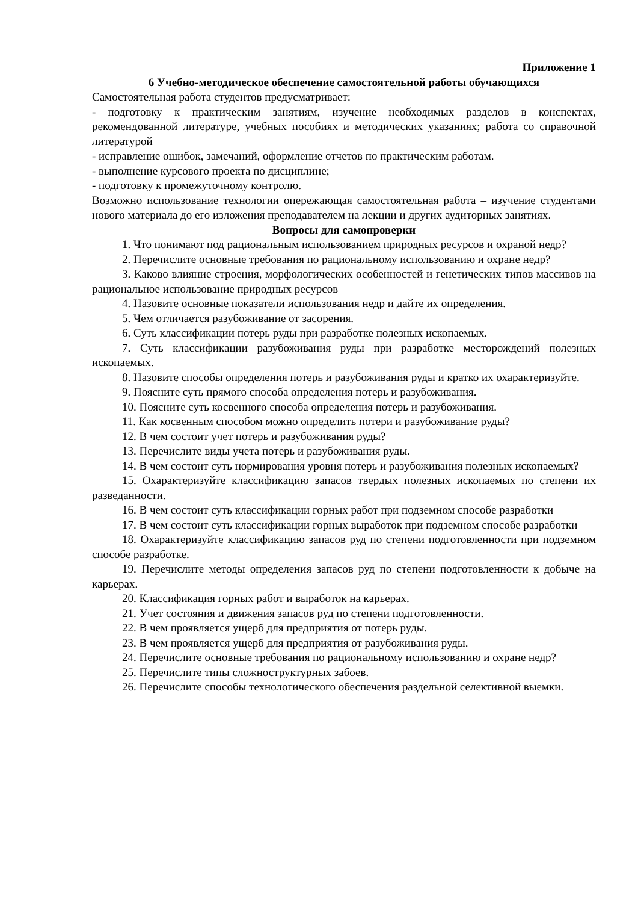Приложение 1
6 Учебно-методическое обеспечение самостоятельной работы обучающихся
Самостоятельная работа студентов предусматривает:
- подготовку к практическим занятиям, изучение необходимых разделов в конспектах, рекомендованной литературе, учебных пособиях и методических указаниях; работа со справочной литературой
- исправление ошибок, замечаний, оформление отчетов по практическим работам.
- выполнение курсового проекта по дисциплине;
- подготовку к промежуточному контролю.
Возможно использование технологии опережающая самостоятельная работа – изучение студентами нового материала до его изложения преподавателем на лекции и других аудиторных занятиях.
Вопросы для самопроверки
1. Что понимают под рациональным использованием природных ресурсов и охраной недр?
2. Перечислите основные требования по рациональному использованию и охране недр?
3. Каково влияние строения, морфологических особенностей и генетических типов массивов на рациональное использование природных ресурсов
4. Назовите основные показатели использования недр и дайте их определения.
5. Чем отличается разубоживание от засорения.
6. Суть классификации потерь руды при разработке полезных ископаемых.
7. Суть классификации разубоживания руды при разработке месторождений полезных ископаемых.
8. Назовите способы определения потерь и разубоживания руды и кратко их охарактеризуйте.
9. Поясните суть прямого способа определения потерь и разубоживания.
10. Поясните суть косвенного способа определения потерь и разубоживания.
11. Как косвенным способом можно определить потери и разубоживание руды?
12. В чем состоит учет потерь и разубоживания руды?
13. Перечислите виды учета потерь и разубоживания руды.
14. В чем состоит суть нормирования уровня потерь и разубоживания полезных ископаемых?
15. Охарактеризуйте классификацию запасов твердых полезных ископаемых по степени их разведанности.
16. В чем состоит суть классификации горных работ при подземном способе разработки
17. В чем состоит суть классификации горных выработок при подземном способе разработки
18. Охарактеризуйте классификацию запасов руд по степени подготовленности при подземном способе разработке.
19. Перечислите методы определения запасов руд по степени подготовленности к добыче на карьерах.
20. Классификация горных работ и выработок на карьерах.
21. Учет состояния и движения запасов руд по степени подготовленности.
22. В чем проявляется ущерб для предприятия от потерь руды.
23. В чем проявляется ущерб для предприятия от разубоживания руды.
24. Перечислите основные требования по рациональному использованию и охране недр?
25. Перечислите типы сложноструктурных забоев.
26. Перечислите способы технологического обеспечения раздельной селективной выемки.